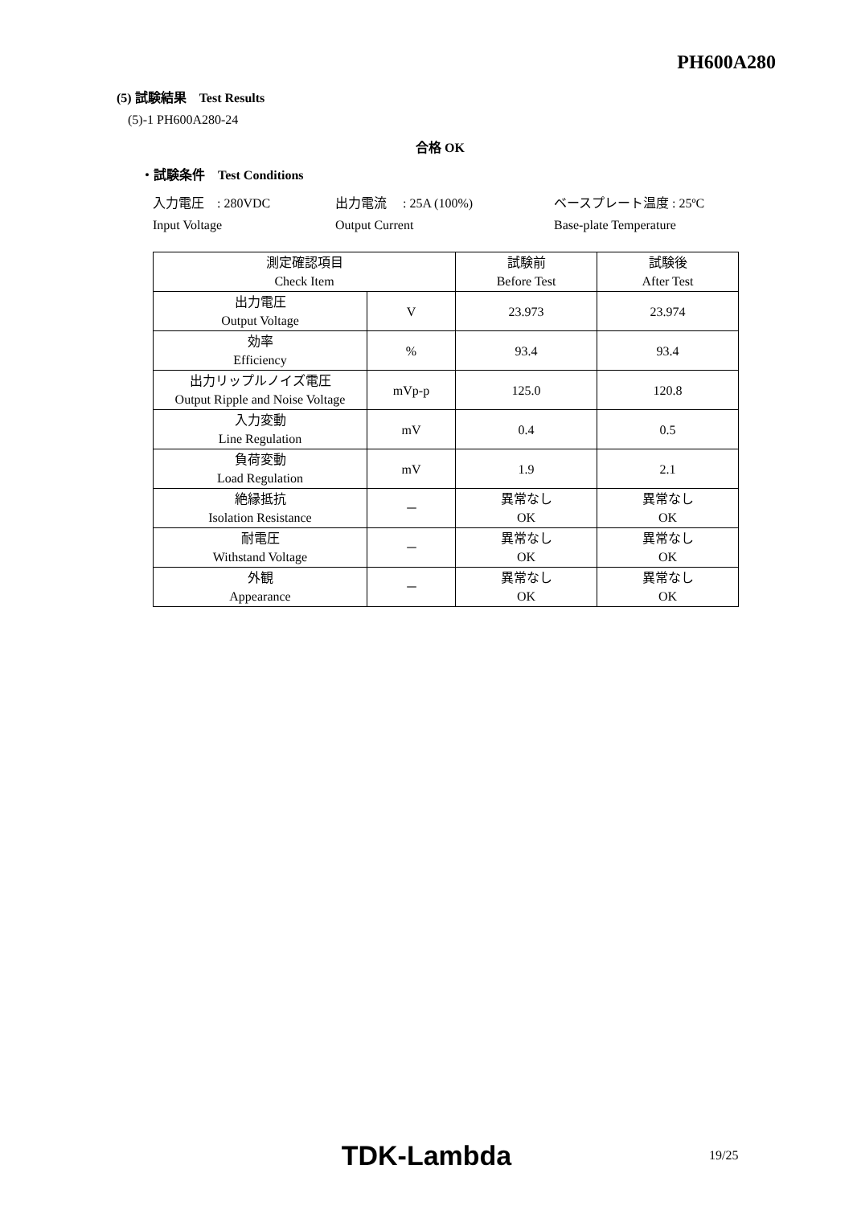PH600A280
(5) 試験結果　Test Results
(5)-1 PH600A280-24
合格 OK
・試験条件　Test Conditions
| 入力電圧 : 280VDC | 出力電流 : 25A (100%) | ベースプレート温度 : 25ºC |
| Input Voltage | Output Current | Base-plate Temperature |
| 測定確認項目 Check Item | | 試験前 Before Test | 試験後 After Test |
| 出力電圧 Output Voltage | V | 23.973 | 23.974 |
| 効率 Efficiency | % | 93.4 | 93.4 |
| 出力リップルノイズ電圧 Output Ripple and Noise Voltage | mVp-p | 125.0 | 120.8 |
| 入力変動 Line Regulation | mV | 0.4 | 0.5 |
| 負荷変動 Load Regulation | mV | 1.9 | 2.1 |
| 絶縁抵抗 Isolation Resistance | － | 異常なし OK | 異常なし OK |
| 耐電圧 Withstand Voltage | － | 異常なし OK | 異常なし OK |
| 外観 Appearance | － | 異常なし OK | 異常なし OK |
TDK-Lambda 19/25